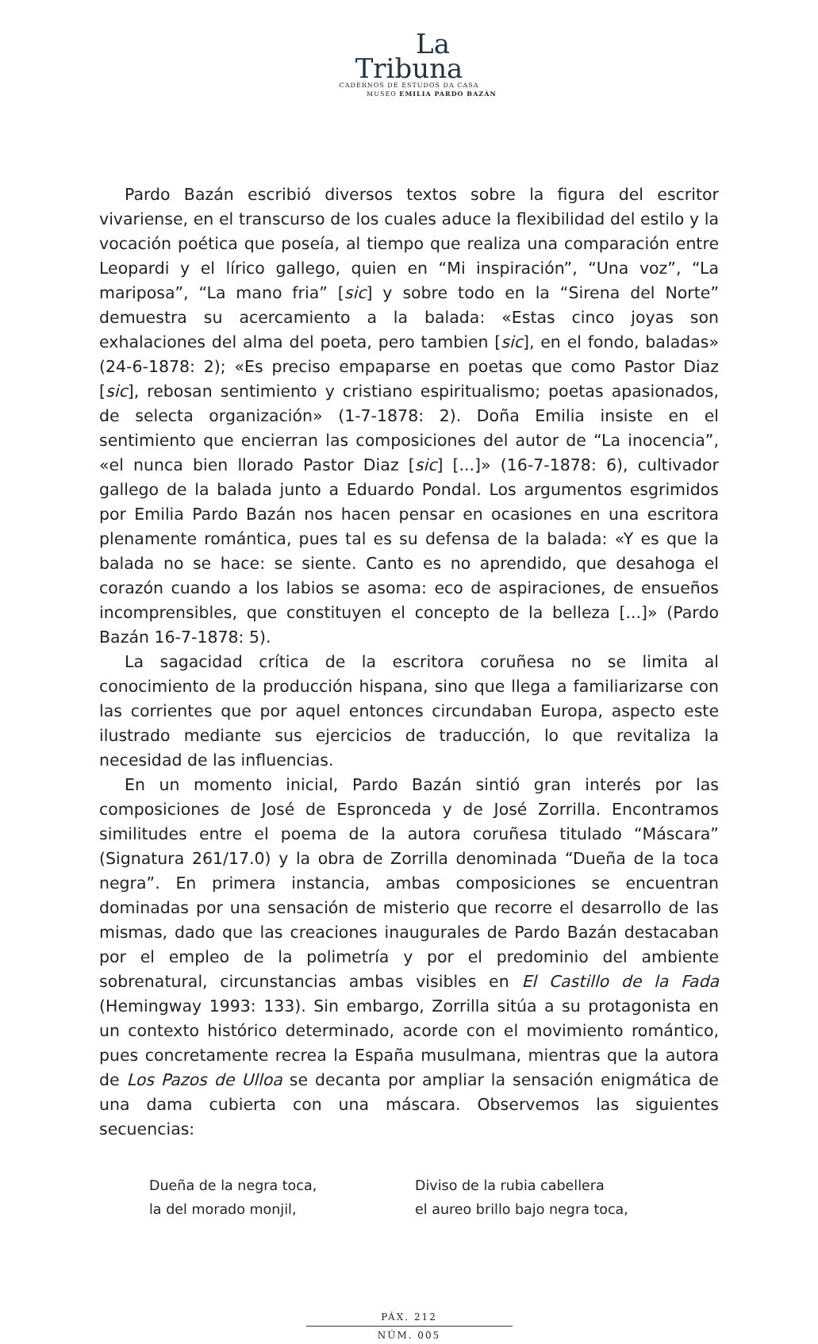La
Tribuna
CADERNOS DE ESTUDOS DA CASA
MUSEO EMILIA PARDO BAZÁN
Pardo Bazán escribió diversos textos sobre la figura del escritor vivariense, en el transcurso de los cuales aduce la flexibilidad del estilo y la vocación poética que poseía, al tiempo que realiza una comparación entre Leopardi y el lírico gallego, quien en “Mi inspiración”, “Una voz”, “La mariposa”, “La mano fria” [sic] y sobre todo en la “Sirena del Norte” demuestra su acercamiento a la balada: «Estas cinco joyas son exhalaciones del alma del poeta, pero tambien [sic], en el fondo, baladas» (24-6-1878: 2); «Es preciso empaparse en poetas que como Pastor Diaz [sic], rebosan sentimiento y cristiano espiritualismo; poetas apasionados, de selecta organización» (1-7-1878: 2). Doña Emilia insiste en el sentimiento que encierran las composiciones del autor de “La inocencia”, «el nunca bien llorado Pastor Diaz [sic] [...]» (16-7-1878: 6), cultivador gallego de la balada junto a Eduardo Pondal. Los argumentos esgrimidos por Emilia Pardo Bazán nos hacen pensar en ocasiones en una escritora plenamente romántica, pues tal es su defensa de la balada: «Y es que la balada no se hace: se siente. Canto es no aprendido, que desahoga el corazón cuando a los labios se asoma: eco de aspiraciones, de ensueños incomprensibles, que constituyen el concepto de la belleza [...]» (Pardo Bazán 16-7-1878: 5).
La sagacidad crítica de la escritora coruñesa no se limita al conocimiento de la producción hispana, sino que llega a familiarizarse con las corrientes que por aquel entonces circundaban Europa, aspecto este ilustrado mediante sus ejercicios de traducción, lo que revitaliza la necesidad de las influencias.
En un momento inicial, Pardo Bazán sintió gran interés por las composiciones de José de Espronceda y de José Zorrilla. Encontramos similitudes entre el poema de la autora coruñesa titulado “Máscara” (Signatura 261/17.0) y la obra de Zorrilla denominada “Dueña de la toca negra”. En primera instancia, ambas composiciones se encuentran dominadas por una sensación de misterio que recorre el desarrollo de las mismas, dado que las creaciones inaugurales de Pardo Bazán destacaban por el empleo de la polimetría y por el predominio del ambiente sobrenatural, circunstancias ambas visibles en El Castillo de la Fada (Hemingway 1993: 133). Sin embargo, Zorrilla sitúa a su protagonista en un contexto histórico determinado, acorde con el movimiento romántico, pues concretamente recrea la España musulmana, mientras que la autora de Los Pazos de Ulloa se decanta por ampliar la sensación enigmática de una dama cubierta con una máscara. Observemos las siguientes secuencias:
Dueña de la negra toca,
la del morado monjil,
Diviso de la rubia cabellera
el aureo brillo bajo negra toca,
PÁX. 212
NÚM. 005